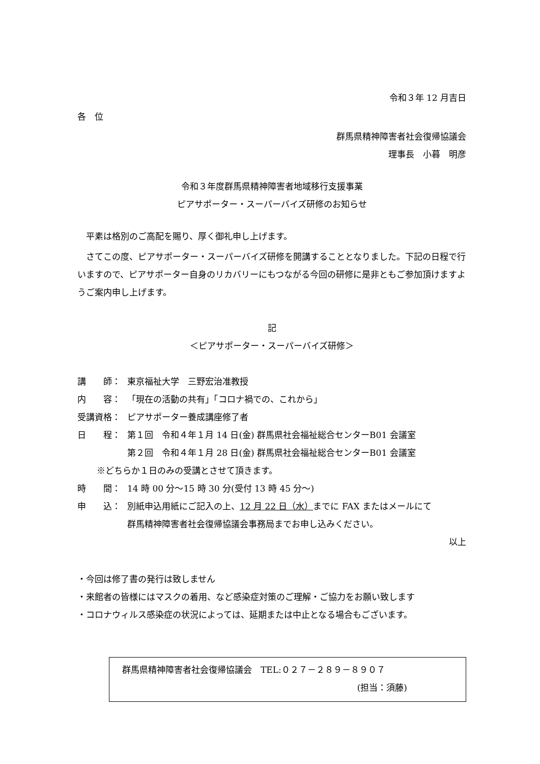令和３年 12 月吉日
各　位
群馬県精神障害者社会復帰協議会
理事長　小暮　明彦
令和３年度群馬県精神障害者地域移行支援事業
ピアサポーター・スーパーバイズ研修のお知らせ
　平素は格別のご高配を賜り、厚く御礼申し上げます。
　さてこの度、ピアサポーター・スーパーバイズ研修を開講することとなりました。下記の日程で行いますので、ピアサポーター自身のリカバリーにもつながる今回の研修に是非ともご参加頂けますようご案内申し上げます。
記
＜ピアサポーター・スーパーバイズ研修＞
講　　師： 東京福祉大学　三野宏治准教授
内　　容： 「現在の活動の共有」「コロナ禍での、これから」
受講資格： ピアサポーター養成講座修了者
日　　程： 第１回　令和４年１月 14 日(金) 群馬県社会福祉総合センターB01 会議室
第２回　令和４年１月 28 日(金) 群馬県社会福祉総合センターB01 会議室
※どちらか１日のみの受講とさせて頂きます。
時　　間： 14 時 00 分～15 時 30 分(受付 13 時 45 分～)
申　　込： 別紙申込用紙にご記入の上、12 月 22 日（水）までに FAX またはメールにて
群馬精神障害者社会復帰協議会事務局までお申し込みください。
以上
・今回は修了書の発行は致しません
・来館者の皆様にはマスクの着用、など感染症対策のご理解・ご協力をお願い致します
・コロナウィルス感染症の状況によっては、延期または中止となる場合もございます。
群馬県精神障害者社会復帰協議会　TEL:０２７－２８９－８９０７
(担当：須藤)